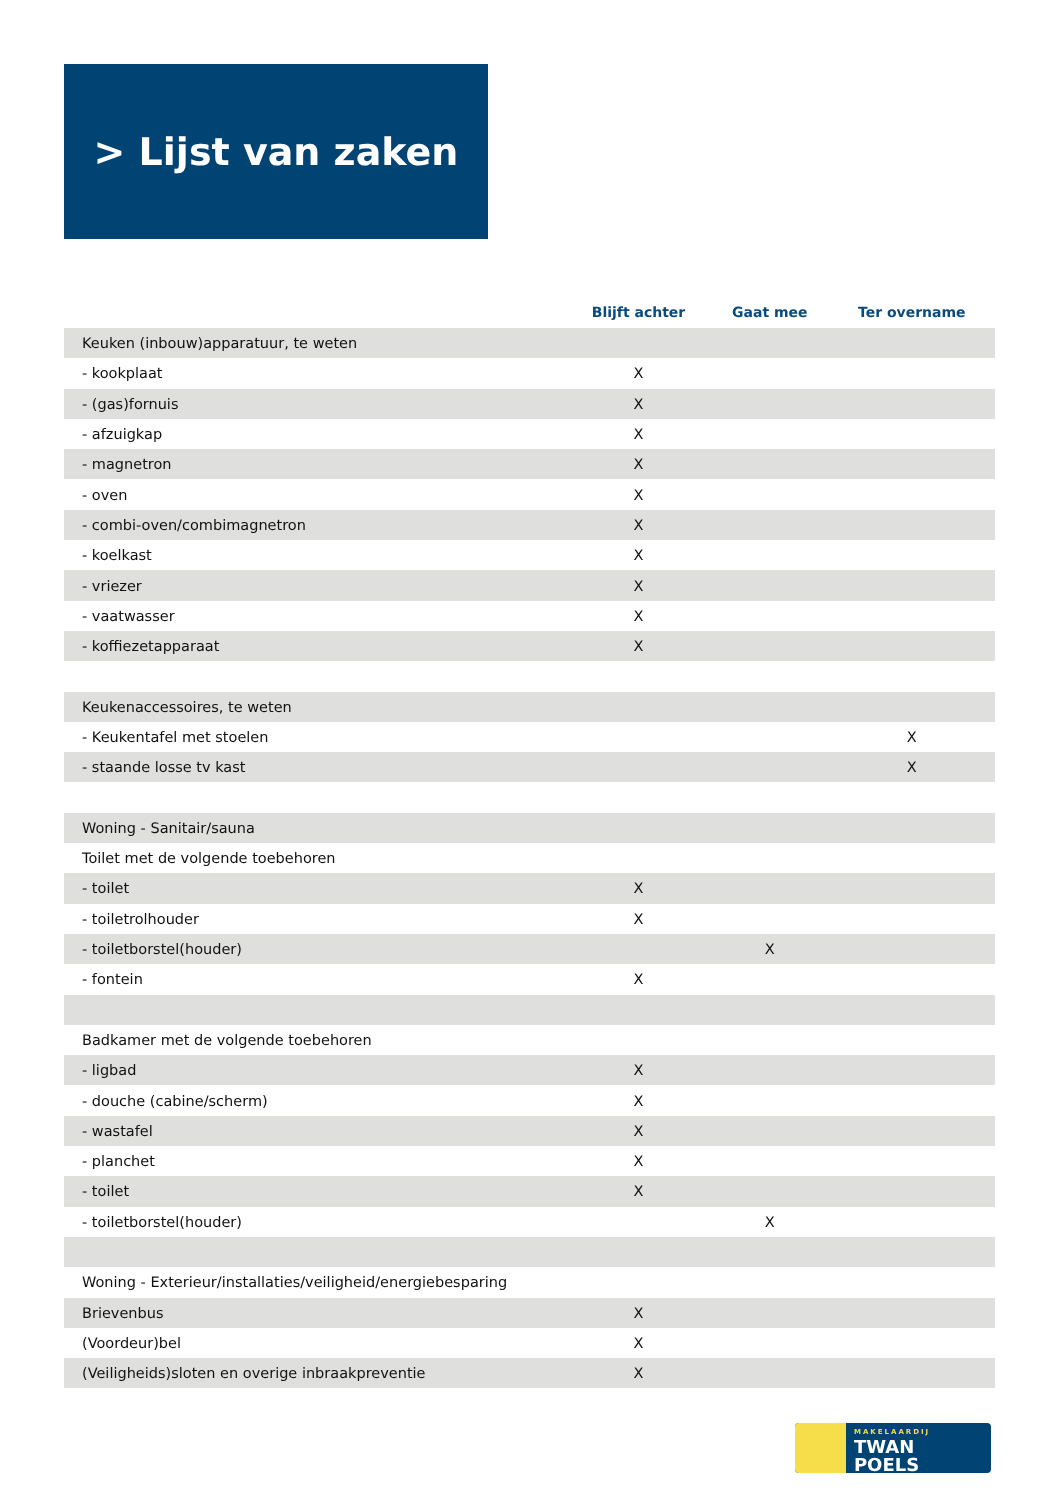> Lijst van zaken
| | Blijft achter | Gaat mee | Ter overname |
| --- | --- | --- | --- |
| Keuken (inbouw)apparatuur, te weten | | | |
| - kookplaat | X | | |
| - (gas)fornuis | X | | |
| - afzuigkap | X | | |
| - magnetron | X | | |
| - oven | X | | |
| - combi-oven/combimagnetron | X | | |
| - koelkast | X | | |
| - vriezer | X | | |
| - vaatwasser | X | | |
| - koffiezetapparaat | X | | |
| Keukenaccessoires, te weten | | | |
| - Keukentafel met stoelen | | | X |
| - staande losse tv kast | | | X |
| Woning - Sanitair/sauna | | | |
| Toilet met de volgende toebehoren | | | |
| - toilet | X | | |
| - toiletrolhouder | X | | |
| - toiletborstel(houder) | | X | |
| - fontein | X | | |
| Badkamer met de volgende toebehoren | | | |
| - ligbad | X | | |
| - douche (cabine/scherm) | X | | |
| - wastafel | X | | |
| - planchet | X | | |
| - toilet | X | | |
| - toiletborstel(houder) | | X | |
| Woning - Exterieur/installaties/veiligheid/energiebesparing | | | |
| Brievenbus | X | | |
| (Voordeur)bel | X | | |
| (Veiligheids)sloten en overige inbraakpreventie | X | | |
MAKELAARDIJ
TWAN POELS